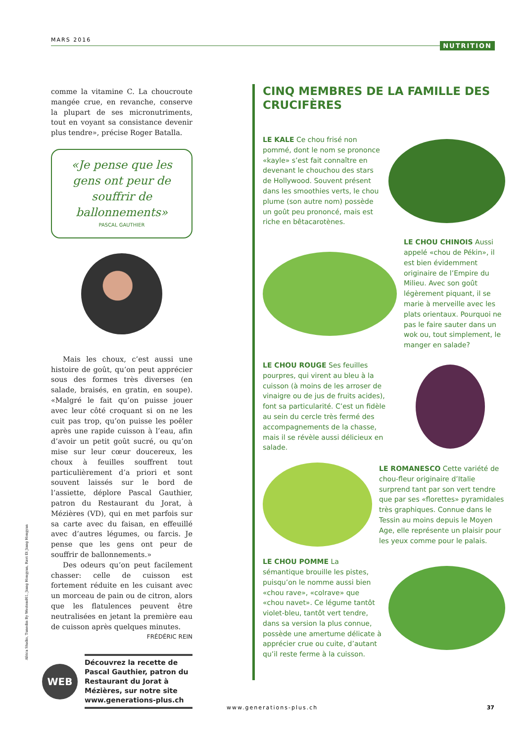MARS 2016
NUTRITION
comme la vitamine C. La choucroute mangée crue, en revanche, conserve la plupart de ses micronutriments, tout en voyant sa consistance devenir plus tendre», précise Roger Batalla.
«Je pense que les gens ont peur de souffrir de ballonnements»
PASCAL GAUTHIER
Mais les choux, c’est aussi une histoire de goût, qu’on peut apprécier sous des formes très diverses (en salade, braisés, en gratin, en soupe). «Malgré le fait qu’on puisse jouer avec leur côté croquant si on ne les cuit pas trop, qu’on puisse les poêler après une rapide cuisson à l’eau, afin d’avoir un petit goût sucré, ou qu’on mise sur leur cœur doucereux, les choux à feuilles souffrent tout particulièrement d’a priori et sont souvent laissés sur le bord de l’assiette, déplore Pascal Gauthier, patron du Restaurant du Jorat, à Mézières (VD), qui en met parfois sur sa carte avec du faisan, en effeuillé avec d’autres légumes, ou farcis. Je pense que les gens ont peur de souffrir de ballonnements.»
Des odeurs qu’on peut facilement chasser: celle de cuisson est fortement réduite en les cuisant avec un morceau de pain ou de citron, alors que les flatulences peuvent être neutralisées en jetant la première eau de cuisson après quelques minutes.
FRÉDÉRIC REIN
WEB
Découvrez la recette de Pascal Gauthier, patron du Restaurant du Jorat à Mézières, sur notre site www.generations-plus.ch
CINQ MEMBRES DE LA FAMILLE DES CRUCIFÈRES
LE KALE Ce chou frisé non pommé, dont le nom se prononce «kayle» s’est fait connaître en devenant le chouchou des stars de Hollywood. Souvent présent dans les smoothies verts, le chou plume (son autre nom) possède un goût peu prononcé, mais est riche en bêtacarotènes.
LE CHOU CHINOIS Aussi appelé «chou de Pékin», il est bien évidemment originaire de l’Empire du Milieu. Avec son goût légèrement piquant, il se marie à merveille avec les plats orientaux. Pourquoi ne pas le faire sauter dans un wok ou, tout simplement, le manger en salade?
LE CHOU ROUGE Ses feuilles pourpres, qui virent au bleu à la cuisson (à moins de les arroser de vinaigre ou de jus de fruits acides), font sa particularité. C’est un fidèle au sein du cercle très fermé des accompagnements de la chasse, mais il se révèle aussi délicieux en salade.
LE ROMANESCO Cette variété de chou-fleur originaire d’Italie surprend tant par son vert tendre que par ses «florettes» pyramidales très graphiques. Connue dans le Tessin au moins depuis le Moyen Age, elle représente un plaisir pour les yeux comme pour le palais.
LE CHOU POMME La sémantique brouille les pistes, puisqu’on le nomme aussi bien «chou rave», «colrave» que «chou navet». Ce légume tantôt violet-bleu, tantôt vert tendre, dans sa version la plus connue, possède une amertume délicate à apprécier crue ou cuite, d’autant qu’il reste ferme à la cuisson.
Africa Studio, Tunedin By Westend61, Jiang Hongyan, Ravi Et Jiang Hongyan
www.generations-plus.ch 37